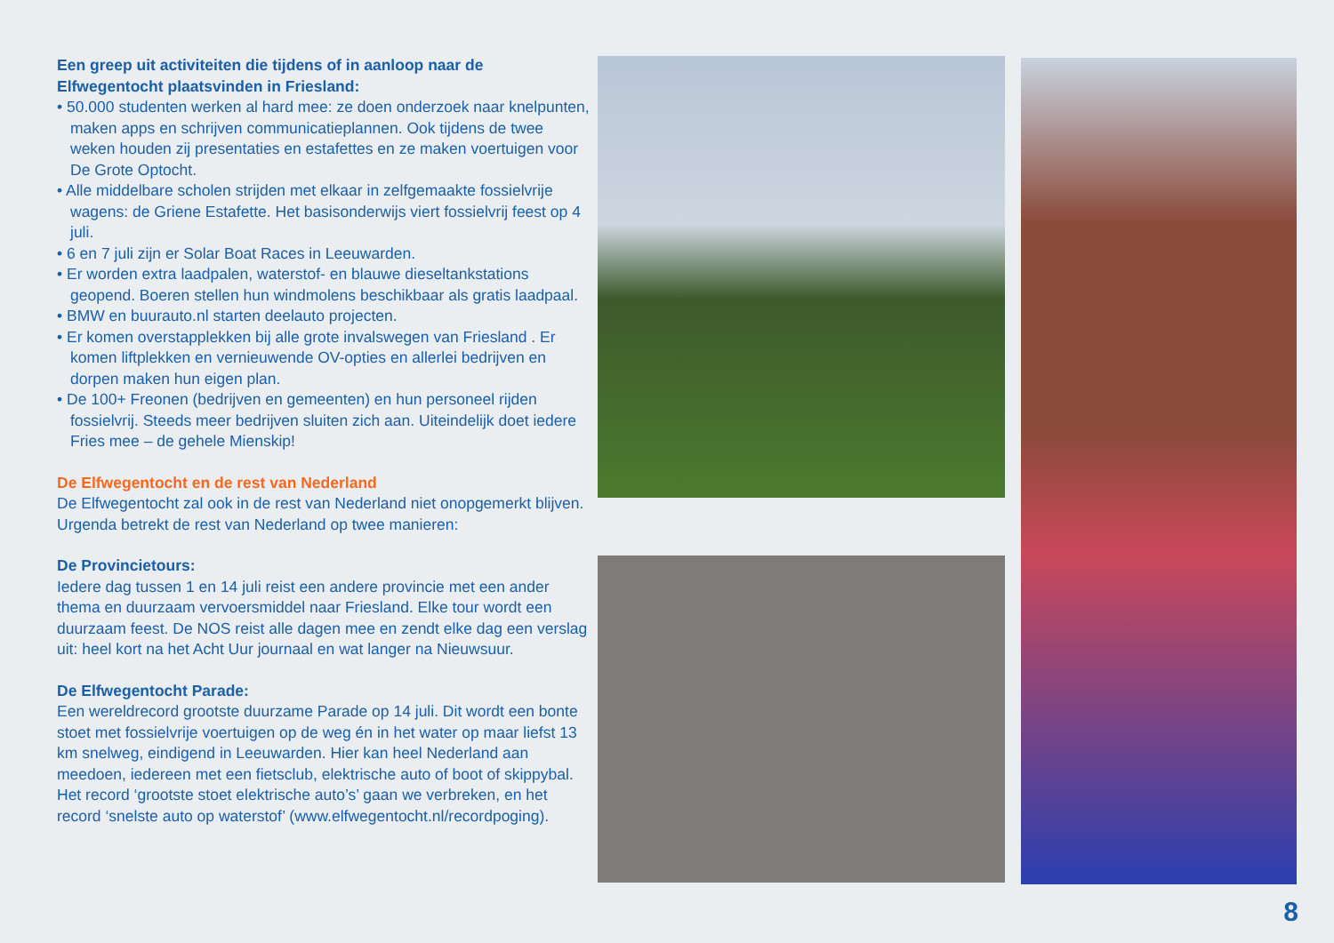Een greep uit activiteiten die tijdens of in aanloop naar de Elfwegentocht plaatsvinden in Friesland:
• 50.000 studenten werken al hard mee: ze doen onderzoek naar knelpunten, maken apps en schrijven communicatieplannen. Ook tijdens de twee weken houden zij presentaties en estafettes en ze maken voertuigen voor De Grote Optocht.
• Alle middelbare scholen strijden met elkaar in zelfgemaakte fossielvrije wagens: de Griene Estafette. Het basisonderwijs viert fossielvrij feest op 4 juli.
• 6 en 7 juli zijn er Solar Boat Races in Leeuwarden.
• Er worden extra laadpalen, waterstof- en blauwe dieseltankstations geopend. Boeren stellen hun windmolens beschikbaar als gratis laadpaal.
• BMW en buurauto.nl starten deelauto projecten.
• Er komen overstapplekken bij alle grote invalswegen van Friesland . Er komen liftplekken en vernieuwende OV-opties en allerlei bedrijven en dorpen maken hun eigen plan.
• De 100+ Freonen (bedrijven en gemeenten) en hun personeel rijden fossielvrij. Steeds meer bedrijven sluiten zich aan. Uiteindelijk doet iedere Fries mee – de gehele Mienskip!
De Elfwegentocht en de rest van Nederland
De Elfwegentocht zal ook in de rest van Nederland niet onopgemerkt blijven. Urgenda betrekt de rest van Nederland op twee manieren:
De Provincietours:
Iedere dag tussen 1 en 14 juli reist een andere provincie met een ander thema en duurzaam vervoersmiddel naar Friesland. Elke tour wordt een duurzaam feest. De NOS reist alle dagen mee en zendt elke dag een verslag uit: heel kort na het Acht Uur journaal en wat langer na Nieuwsuur.
De Elfwegentocht Parade:
Een wereldrecord grootste duurzame Parade op 14 juli. Dit wordt een bonte stoet met fossielvrije voertuigen op de weg én in het water op maar liefst 13 km snelweg, eindigend in Leeuwarden. Hier kan heel Nederland aan meedoen, iedereen met een fietsclub, elektrische auto of boot of skippybal. Het record ‘grootste stoet elektrische auto’s’ gaan we verbreken, en het record ‘snelste auto op waterstof’ (www.elfwegentocht.nl/recordpoging).
8